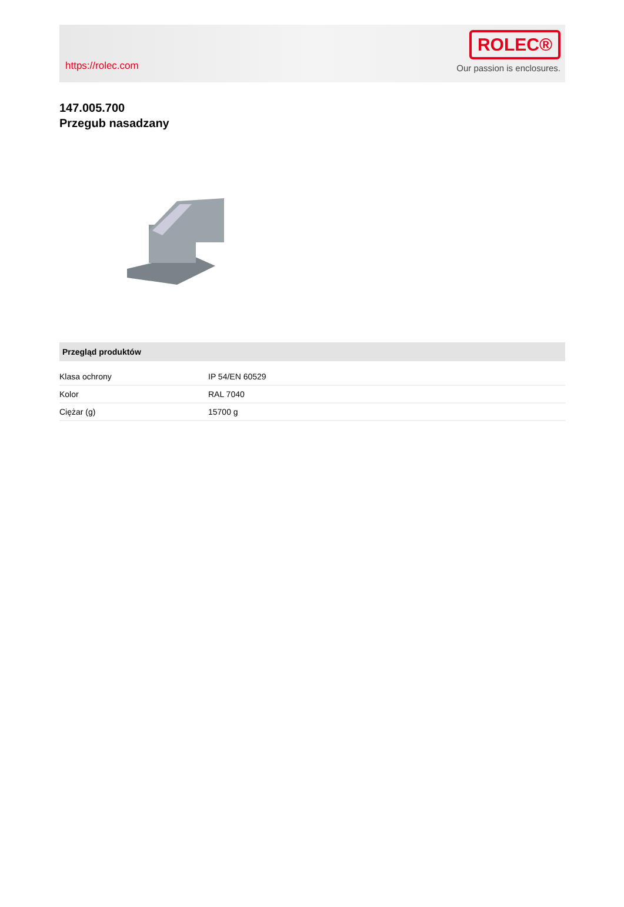https://rolec.com
ROLEC®
Our passion is enclosures.
147.005.700
Przegub nasadzany
| Przegląd produktów | |
| --- | --- |
| Klasa ochrony | IP 54/EN 60529 |
| Kolor | RAL 7040 |
| Ciężar (g) | 15700 g |